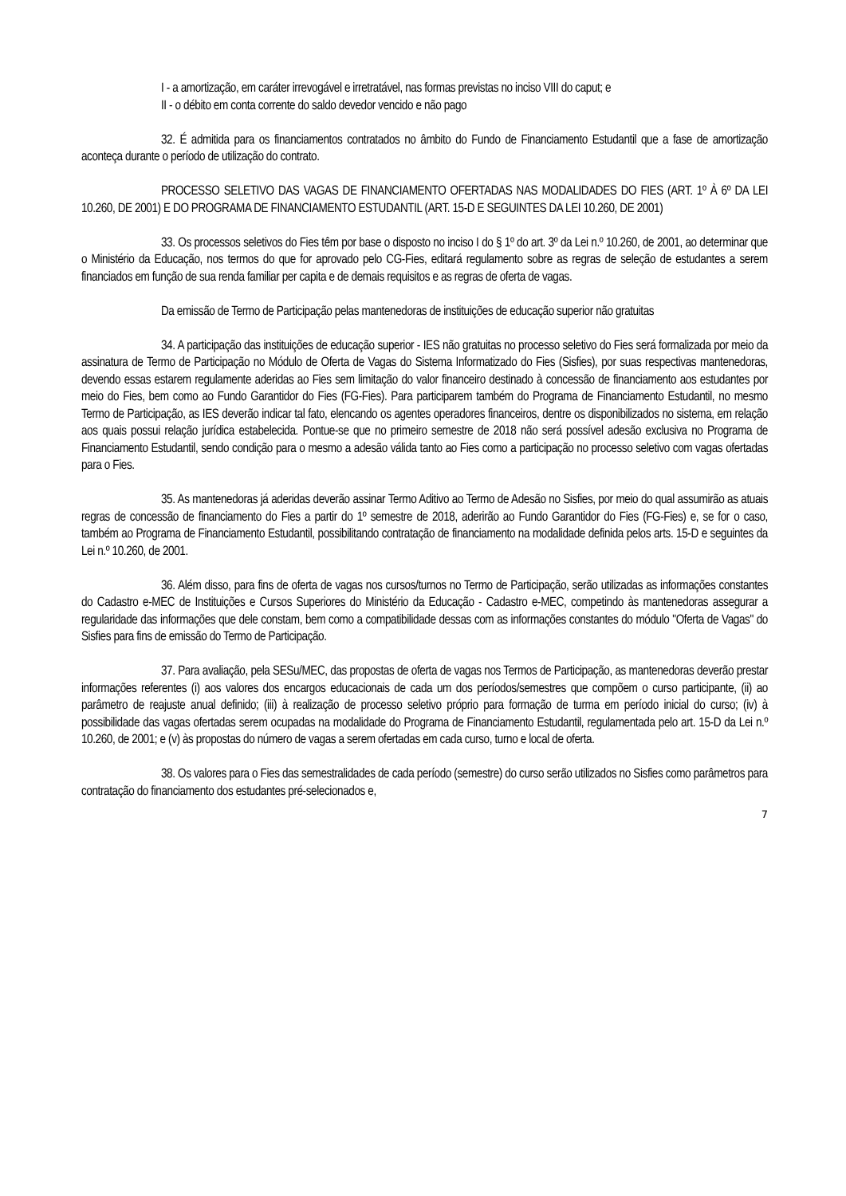I - a amortização, em caráter irrevogável e irretratável, nas formas previstas no inciso VIII do caput; e
II - o débito em conta corrente do saldo devedor vencido e não pago
32. É admitida para os financiamentos contratados no âmbito do Fundo de Financiamento Estudantil que a fase de amortização aconteça durante o período de utilização do contrato.
PROCESSO SELETIVO DAS VAGAS DE FINANCIAMENTO OFERTADAS NAS MODALIDADES DO FIES (ART. 1º À 6º DA LEI 10.260, DE 2001) E DO PROGRAMA DE FINANCIAMENTO ESTUDANTIL (ART. 15-D E SEGUINTES DA LEI 10.260, DE 2001)
33. Os processos seletivos do Fies têm por base o disposto no inciso I do § 1º do art. 3º da Lei n.º 10.260, de 2001, ao determinar que o Ministério da Educação, nos termos do que for aprovado pelo CG-Fies, editará regulamento sobre as regras de seleção de estudantes a serem financiados em função de sua renda familiar per capita e de demais requisitos e as regras de oferta de vagas.
Da emissão de Termo de Participação pelas mantenedoras de instituições de educação superior não gratuitas
34. A participação das instituições de educação superior - IES não gratuitas no processo seletivo do Fies será formalizada por meio da assinatura de Termo de Participação no Módulo de Oferta de Vagas do Sistema Informatizado do Fies (Sisfies), por suas respectivas mantenedoras, devendo essas estarem regulamente aderidas ao Fies sem limitação do valor financeiro destinado à concessão de financiamento aos estudantes por meio do Fies, bem como ao Fundo Garantidor do Fies (FG-Fies). Para participarem também do Programa de Financiamento Estudantil, no mesmo Termo de Participação, as IES deverão indicar tal fato, elencando os agentes operadores financeiros, dentre os disponibilizados no sistema, em relação aos quais possui relação jurídica estabelecida. Pontue-se que no primeiro semestre de 2018 não será possível adesão exclusiva no Programa de Financiamento Estudantil, sendo condição para o mesmo a adesão válida tanto ao Fies como a participação no processo seletivo com vagas ofertadas para o Fies.
35. As mantenedoras já aderidas deverão assinar Termo Aditivo ao Termo de Adesão no Sisfies, por meio do qual assumirão as atuais regras de concessão de financiamento do Fies a partir do 1º semestre de 2018, aderirão ao Fundo Garantidor do Fies (FG-Fies) e, se for o caso, também ao Programa de Financiamento Estudantil, possibilitando contratação de financiamento na modalidade definida pelos arts. 15-D e seguintes da Lei n.º 10.260, de 2001.
36. Além disso, para fins de oferta de vagas nos cursos/turnos no Termo de Participação, serão utilizadas as informações constantes do Cadastro e-MEC de Instituições e Cursos Superiores do Ministério da Educação - Cadastro e-MEC, competindo às mantenedoras assegurar a regularidade das informações que dele constam, bem como a compatibilidade dessas com as informações constantes do módulo "Oferta de Vagas" do Sisfies para fins de emissão do Termo de Participação.
37. Para avaliação, pela SESu/MEC, das propostas de oferta de vagas nos Termos de Participação, as mantenedoras deverão prestar informações referentes (i) aos valores dos encargos educacionais de cada um dos períodos/semestres que compõem o curso participante, (ii) ao parâmetro de reajuste anual definido; (iii) à realização de processo seletivo próprio para formação de turma em período inicial do curso; (iv) à possibilidade das vagas ofertadas serem ocupadas na modalidade do Programa de Financiamento Estudantil, regulamentada pelo art. 15-D da Lei n.º 10.260, de 2001; e (v) às propostas do número de vagas a serem ofertadas em cada curso, turno e local de oferta.
38. Os valores para o Fies das semestralidades de cada período (semestre) do curso serão utilizados no Sisfies como parâmetros para contratação do financiamento dos estudantes pré-selecionados e,
7